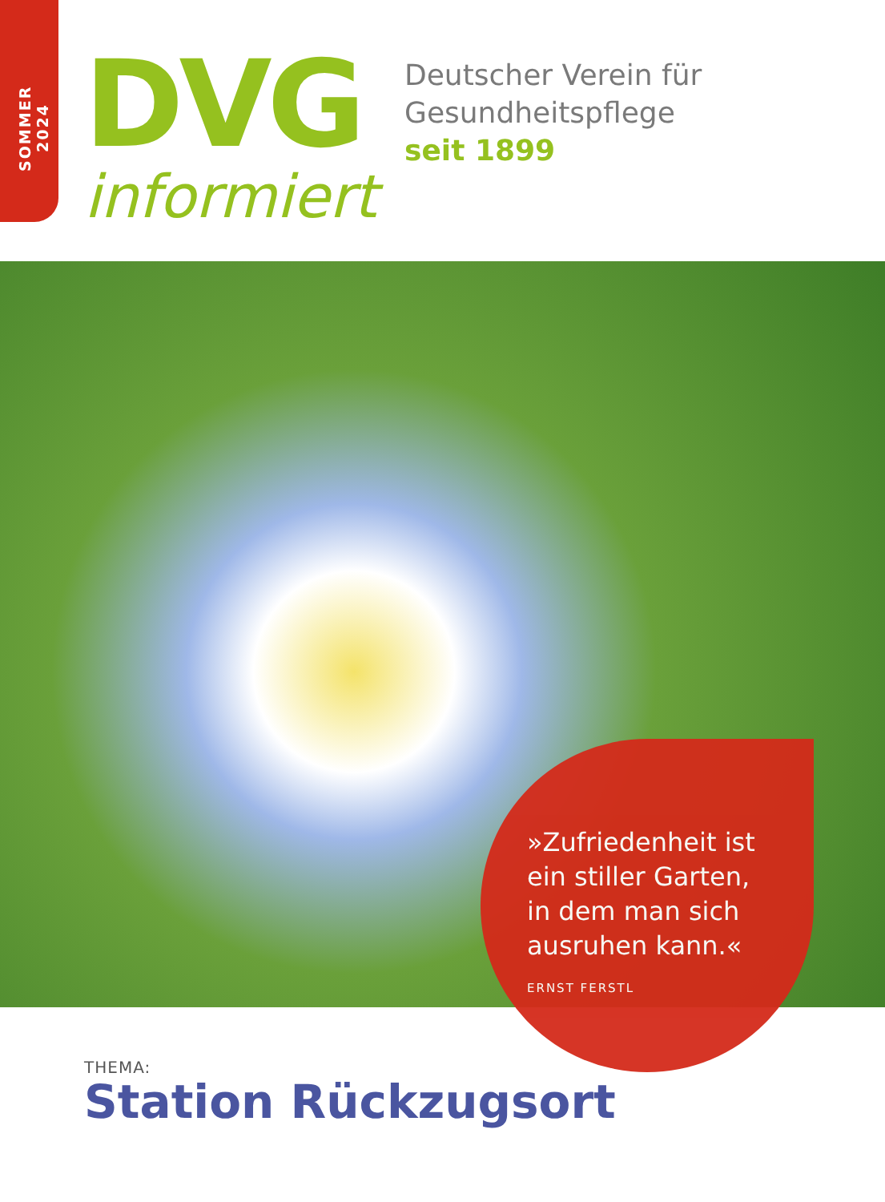SOMMER 2024
DVG
informiert
Deutscher Verein für
Gesundheitspflege
seit 1899
»Zufriedenheit ist
ein stiller Garten,
in dem man sich
ausruhen kann.«
ERNST FERSTL
THEMA:
Station Rückzugsort